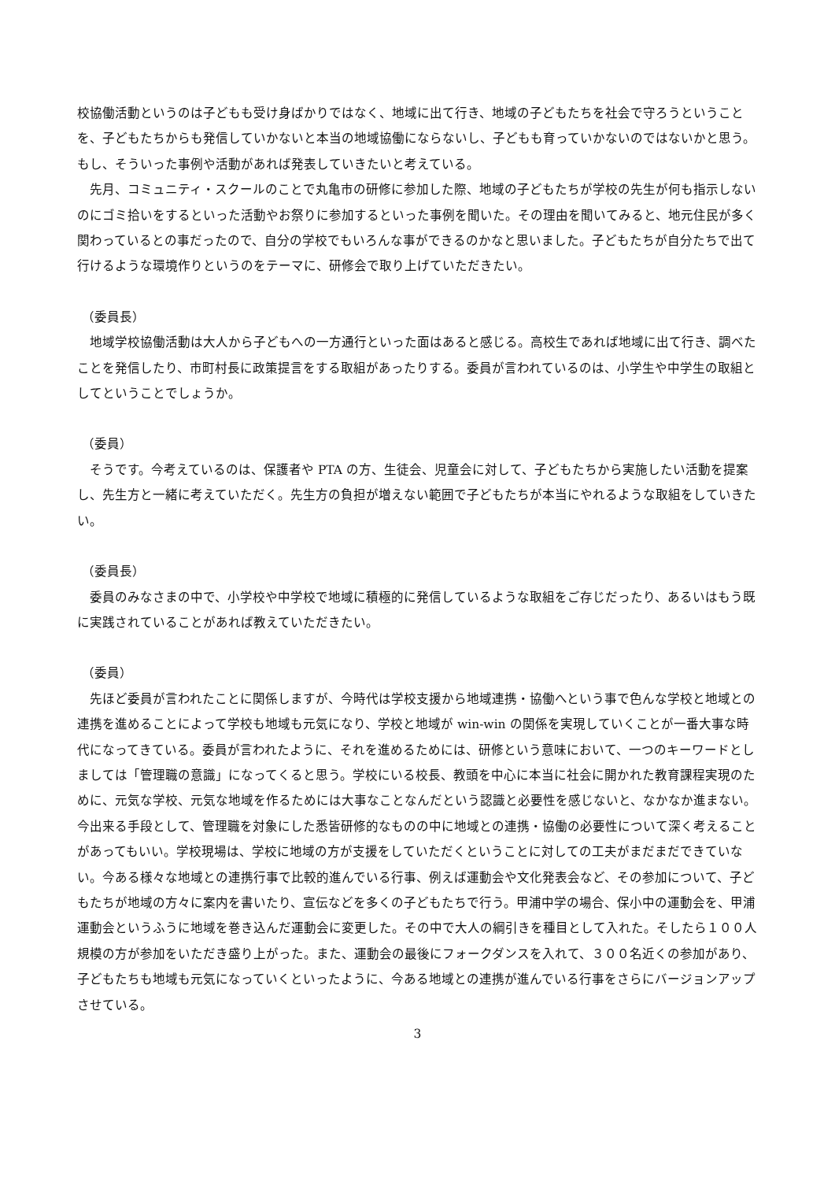校協働活動というのは子どもも受け身ばかりではなく、地域に出て行き、地域の子どもたちを社会で守ろうということを、子どもたちからも発信していかないと本当の地域協働にならないし、子どもも育っていかないのではないかと思う。もし、そういった事例や活動があれば発表していきたいと考えている。
　先月、コミュニティ・スクールのことで丸亀市の研修に参加した際、地域の子どもたちが学校の先生が何も指示しないのにゴミ拾いをするといった活動やお祭りに参加するといった事例を聞いた。その理由を聞いてみると、地元住民が多く関わっているとの事だったので、自分の学校でもいろんな事ができるのかなと思いました。子どもたちが自分たちで出て行けるような環境作りというのをテーマに、研修会で取り上げていただきたい。
（委員長）
　地域学校協働活動は大人から子どもへの一方通行といった面はあると感じる。高校生であれば地域に出て行き、調べたことを発信したり、市町村長に政策提言をする取組があったりする。委員が言われているのは、小学生や中学生の取組としてということでしょうか。
（委員）
　そうです。今考えているのは、保護者や PTA の方、生徒会、児童会に対して、子どもたちから実施したい活動を提案し、先生方と一緒に考えていただく。先生方の負担が増えない範囲で子どもたちが本当にやれるような取組をしていきたい。
（委員長）
　委員のみなさまの中で、小学校や中学校で地域に積極的に発信しているような取組をご存じだったり、あるいはもう既に実践されていることがあれば教えていただきたい。
（委員）
　先ほど委員が言われたことに関係しますが、今時代は学校支援から地域連携・協働へという事で色んな学校と地域との連携を進めることによって学校も地域も元気になり、学校と地域が win-win の関係を実現していくことが一番大事な時代になってきている。委員が言われたように、それを進めるためには、研修という意味において、一つのキーワードとしましては「管理職の意識」になってくると思う。学校にいる校長、教頭を中心に本当に社会に開かれた教育課程実現のために、元気な学校、元気な地域を作るためには大事なことなんだという認識と必要性を感じないと、なかなか進まない。今出来る手段として、管理職を対象にした悉皆研修的なものの中に地域との連携・協働の必要性について深く考えることがあってもいい。学校現場は、学校に地域の方が支援をしていただくということに対しての工夫がまだまだできていない。今ある様々な地域との連携行事で比較的進んでいる行事、例えば運動会や文化発表会など、その参加について、子どもたちが地域の方々に案内を書いたり、宣伝などを多くの子どもたちで行う。甲浦中学の場合、保小中の運動会を、甲浦運動会というふうに地域を巻き込んだ運動会に変更した。その中で大人の綱引きを種目として入れた。そしたら１００人規模の方が参加をいただき盛り上がった。また、運動会の最後にフォークダンスを入れて、３００名近くの参加があり、子どもたちも地域も元気になっていくといったように、今ある地域との連携が進んでいる行事をさらにバージョンアップさせている。
3